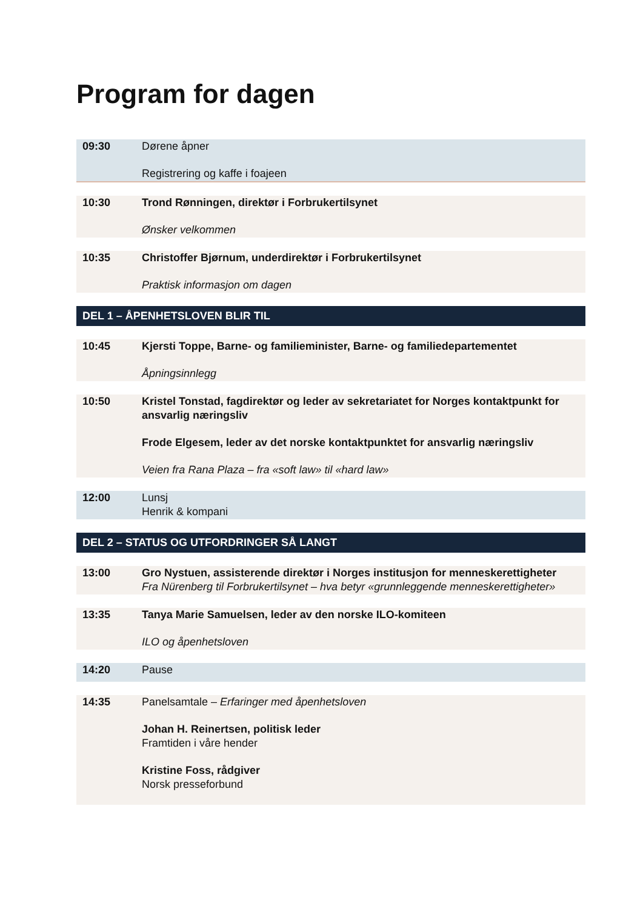Program for dagen
09:30 Dørene åpner
Registrering og kaffe i foajeen
10:30 Trond Rønningen, direktør i Forbrukertilsynet
Ønsker velkommen
10:35 Christoffer Bjørnum, underdirektør i Forbrukertilsynet
Praktisk informasjon om dagen
DEL 1 – ÅPENHETSLOVEN BLIR TIL
10:45 Kjersti Toppe, Barne- og familieminister, Barne- og familiedepartementet
Åpningsinnlegg
10:50 Kristel Tonstad, fagdirektør og leder av sekretariatet for Norges kontaktpunkt for ansvarlig næringsliv
Frode Elgesem, leder av det norske kontaktpunktet for ansvarlig næringsliv
Veien fra Rana Plaza – fra «soft law» til «hard law»
12:00 Lunsj
Henrik & kompani
DEL 2 – STATUS OG UTFORDRINGER SÅ LANGT
13:00 Gro Nystuen, assisterende direktør i Norges institusjon for menneskerettigheter
Fra Nürenberg til Forbrukertilsynet – hva betyr «grunnleggende menneskerettigheter»
13:35 Tanya Marie Samuelsen, leder av den norske ILO-komiteen
ILO og åpenhetsloven
14:20 Pause
14:35 Panelsamtale – Erfaringer med åpenhetsloven
Johan H. Reinertsen, politisk leder
Framtiden i våre hender
Kristine Foss, rådgiver
Norsk presseforbund